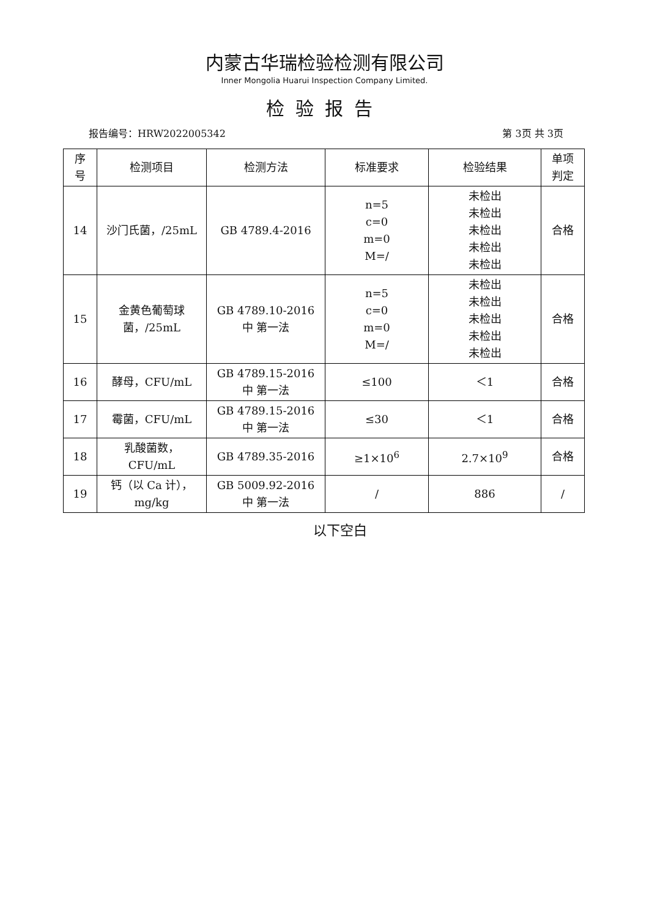内蒙古华瑞检验检测有限公司
Inner Mongolia Huarui Inspection Company Limited.
检验报告
报告编号：HRW2022005342 第 3页 共 3页
| 序 号 | 检测项目 | 检测方法 | 标准要求 | 检验结果 | 单项 判定 |
| --- | --- | --- | --- | --- | --- |
| 14 | 沙门氏菌，/25mL | GB 4789.4-2016 | n=5 c=0 m=0 M=/ | 未检出 未检出 未检出 未检出 未检出 | 合格 |
| 15 | 金黄色葡萄球 菌，/25mL | GB 4789.10-2016 中 第一法 | n=5 c=0 m=0 M=/ | 未检出 未检出 未检出 未检出 未检出 | 合格 |
| 16 | 酵母，CFU/mL | GB 4789.15-2016 中 第一法 | ≤100 | ＜1 | 合格 |
| 17 | 霉菌，CFU/mL | GB 4789.15-2016 中 第一法 | ≤30 | ＜1 | 合格 |
| 18 | 乳酸菌数， CFU/mL | GB 4789.35-2016 | ≥1×10<sup>6</sup> | 2.7×10<sup>9</sup> | 合格 |
| 19 | 钙（以 Ca 计）， mg/kg | GB 5009.92-2016 中 第一法 | / | 886 | / |
以下空白